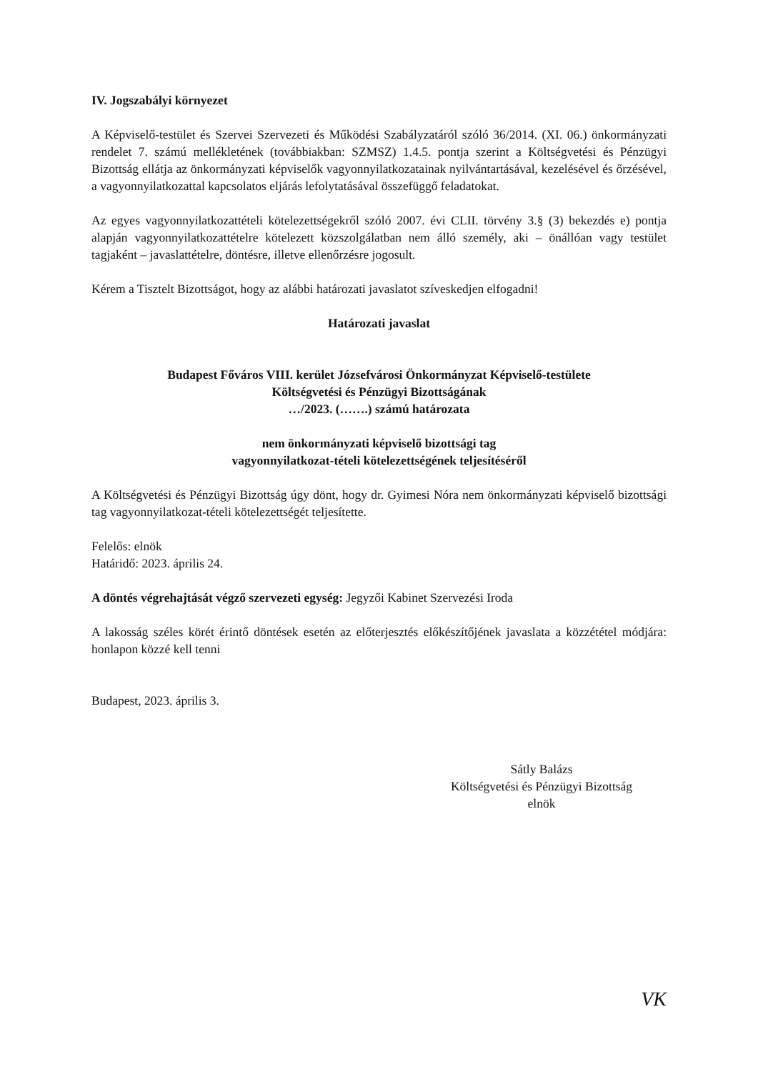IV. Jogszabályi környezet
A Képviselő-testület és Szervei Szervezeti és Működési Szabályzatáról szóló 36/2014. (XI. 06.) önkormányzati rendelet 7. számú mellékletének (továbbiakban: SZMSZ) 1.4.5. pontja szerint a Költségvetési és Pénzügyi Bizottság ellátja az önkormányzati képviselők vagyonnyilatkozatainak nyilvántartásával, kezelésével és őrzésével, a vagyonnyilatkozattal kapcsolatos eljárás lefolytatásával összefüggő feladatokat.
Az egyes vagyonnyilatkozattételi kötelezettségekről szóló 2007. évi CLII. törvény 3.§ (3) bekezdés e) pontja alapján vagyonnyilatkozattételre kötelezett közszolgálatban nem álló személy, aki – önállóan vagy testület tagjaként – javaslattételre, döntésre, illetve ellenőrzésre jogosult.
Kérem a Tisztelt Bizottságot, hogy az alábbi határozati javaslatot szíveskedjen elfogadni!
Határozati javaslat
Budapest Főváros VIII. kerület Józsefvárosi Önkormányzat Képviselő-testülete
Költségvetési és Pénzügyi Bizottságának
…/2023. (…….) számú határozata
nem önkormányzati képviselő bizottsági tag
vagyonnyilatkozat-tételi kötelezettségének teljesítéséről
A Költségvetési és Pénzügyi Bizottság úgy dönt, hogy dr. Gyimesi Nóra nem önkormányzati képviselő bizottsági tag vagyonnyilatkozat-tételi kötelezettségét teljesítette.
Felelős: elnök
Határidő: 2023. április 24.
A döntés végrehajtását végző szervezeti egység: Jegyzői Kabinet Szervezési Iroda
A lakosság széles körét érintő döntések esetén az előterjesztés előkészítőjének javaslata a közzététel módjára: honlapon közzé kell tenni
Budapest, 2023. április 3.
Sátly Balázs
Költségvetési és Pénzügyi Bizottság
elnök
VK